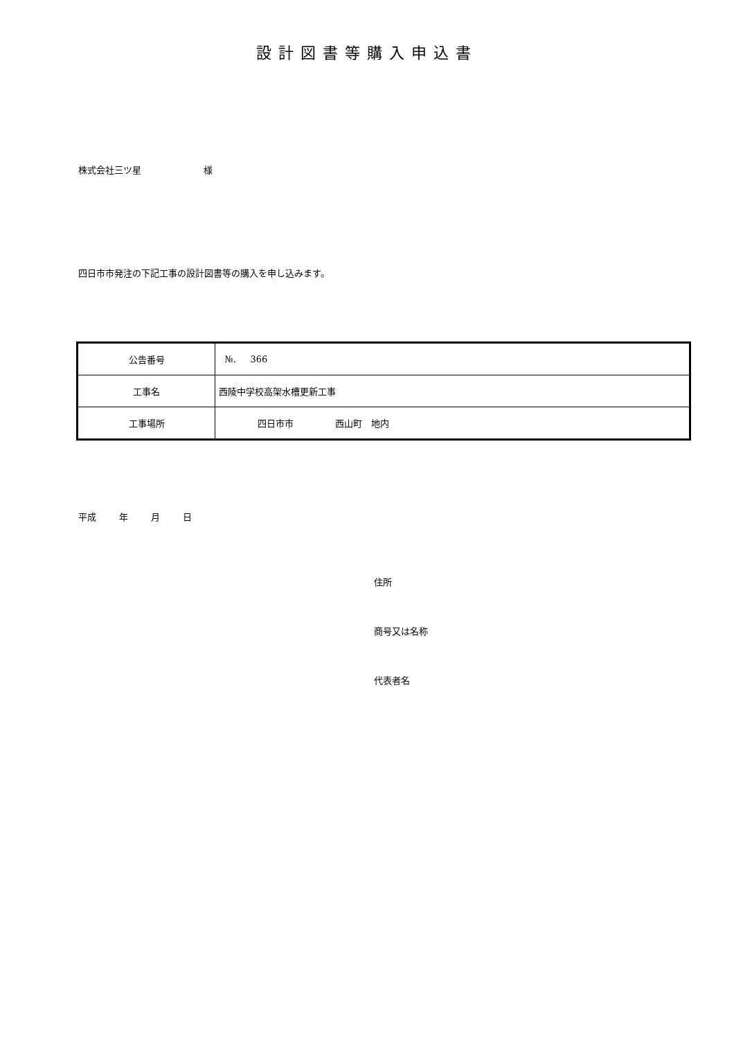設計図書等購入申込書
株式会社三ツ星 様
四日市市発注の下記工事の設計図書等の購入を申し込みます。
| 公告番号 | №. 366 |
| 工事名 | 西陵中学校高架水槽更新工事 |
| 工事場所 | 四日市市 西山町 地内 |
平成 年 月 日
住所
商号又は名称
代表者名